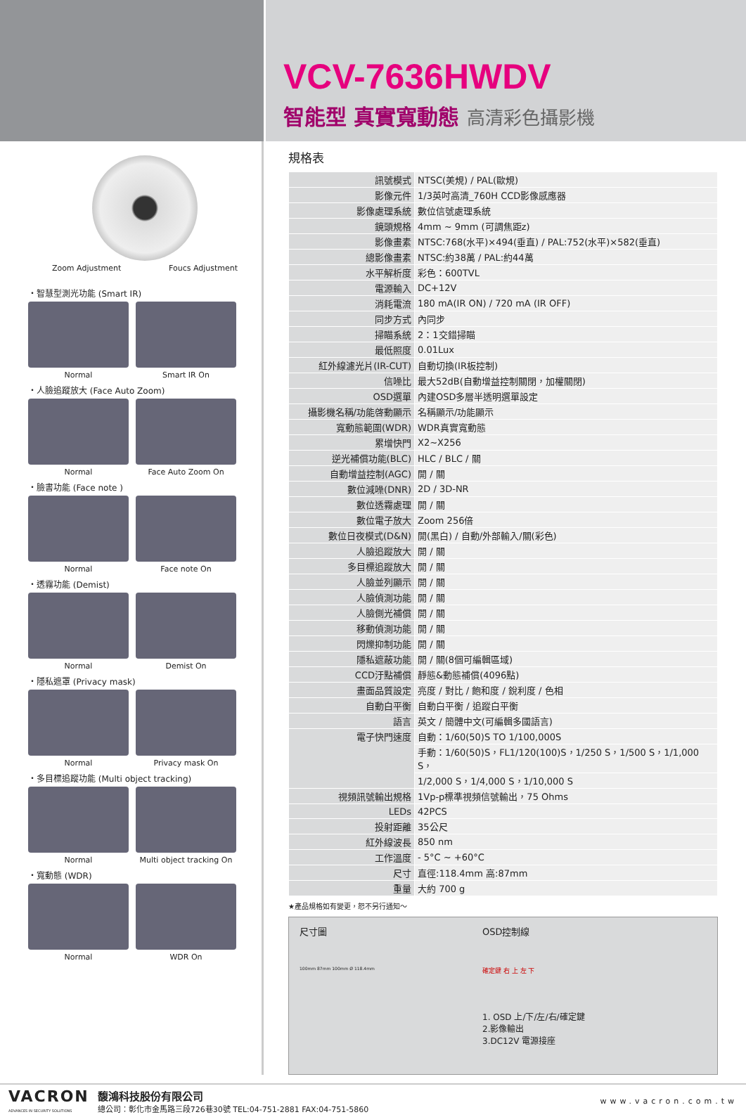VCV-7636HWDV
智能型 真實寬動態 高清彩色攝影機
Zoom Adjustment Foucs Adjustment
・智慧型測光功能 (Smart IR)
Normal Smart IR On
・人臉追蹤放大 (Face Auto Zoom)
Normal Face Auto Zoom On
・臉書功能 (Face note )
Normal Face note On
・透霧功能 (Demist)
Normal Demist On
・隱私遮罩 (Privacy mask)
Normal Privacy mask On
・多目標追蹤功能 (Multi object tracking)
Normal Multi object tracking On
・寬動態 (WDR)
Normal WDR On
規格表
| 訊號模式 | NTSC(美規) / PAL(歐規) |
| 影像元件 | 1/3英吋高清_760H CCD影像感應器 |
| 影像處理系統 | 數位信號處理系統 |
| 鏡頭規格 | 4mm ~ 9mm (可調焦距z) |
| 影像畫素 | NTSC:768(水平)×494(垂直) / PAL:752(水平)×582(垂直) |
| 總影像畫素 | NTSC:約38萬 / PAL:約44萬 |
| 水平解析度 | 彩色：600TVL |
| 電源輸入 | DC+12V |
| 消耗電流 | 180 mA(IR ON) / 720 mA (IR OFF) |
| 同步方式 | 內同步 |
| 掃瞄系統 | 2：1交錯掃瞄 |
| 最低照度 | 0.01Lux |
| 紅外線濾光片(IR-CUT) | 自動切換(IR板控制) |
| 信噪比 | 最大52dB(自動增益控制關閉，加權關閉) |
| OSD選單 | 內建OSD多層半透明選單設定 |
| 攝影機名稱/功能啓動顯示 | 名稱顯示/功能顯示 |
| 寬動態範圍(WDR) | WDR真實寬動態 |
| 累增快門 | X2~X256 |
| 逆光補償功能(BLC) | HLC / BLC / 關 |
| 自動增益控制(AGC) | 開 / 關 |
| 數位減噪(DNR) | 2D / 3D-NR |
| 數位透霧處理 | 開 / 關 |
| 數位電子放大 | Zoom 256倍 |
| 數位日夜模式(D&N) | 開(黑白) / 自動/外部輸入/關(彩色) |
| 人臉追蹤放大 | 開 / 關 |
| 多目標追蹤放大 | 開 / 關 |
| 人臉並列顯示 | 開 / 關 |
| 人臉偵測功能 | 開 / 關 |
| 人臉側光補償 | 開 / 關 |
| 移動偵測功能 | 開 / 關 |
| 閃爍抑制功能 | 開 / 關 |
| 隱私遮蔽功能 | 開 / 關(8個可編輯區域) |
| CCD汙點補償 | 靜態&動態補償(4096點) |
| 畫面品質設定 | 亮度 / 對比 / 飽和度 / 銳利度 / 色相 |
| 自動白平衡 | 自動白平衡 / 追蹤白平衡 |
| 語言 | 英文 / 簡體中文(可編輯多國語言) |
| 電子快門速度 | 自動：1/60(50)S TO 1/100,000S |
| | 手動：1/60(50)S，FL1/120(100)S，1/250 S，1/500 S，1/1,000 S， |
| | 1/2,000 S，1/4,000 S，1/10,000 S |
| 視頻訊號輸出規格 | 1Vp-p標準視頻信號輸出，75 Ohms |
| LEDs | 42PCS |
| 投射距離 | 35公尺 |
| 紅外線波長 | 850 nm |
| 工作溫度 | - 5°C ~ +60°C |
| 尺寸 | 直徑:118.4mm 高:87mm |
| 重量 | 大約 700 g |
★產品規格如有變更，恕不另行通知～
尺寸圖
100mm 87mm 100mm Ø 118.4mm
OSD控制線
確定鍵 右 上 左 下
1. OSD 上/下/左/右/確定鍵
2.影像輸出
3.DC12V 電源接座
VACRON
ADVANCES IN SECURITY SOLUTIONS
馥鴻科技股份有限公司
總公司：彰化市金馬路三段726巷30號 TEL:04-751-2881 FAX:04-751-5860
www.vacron.com.tw